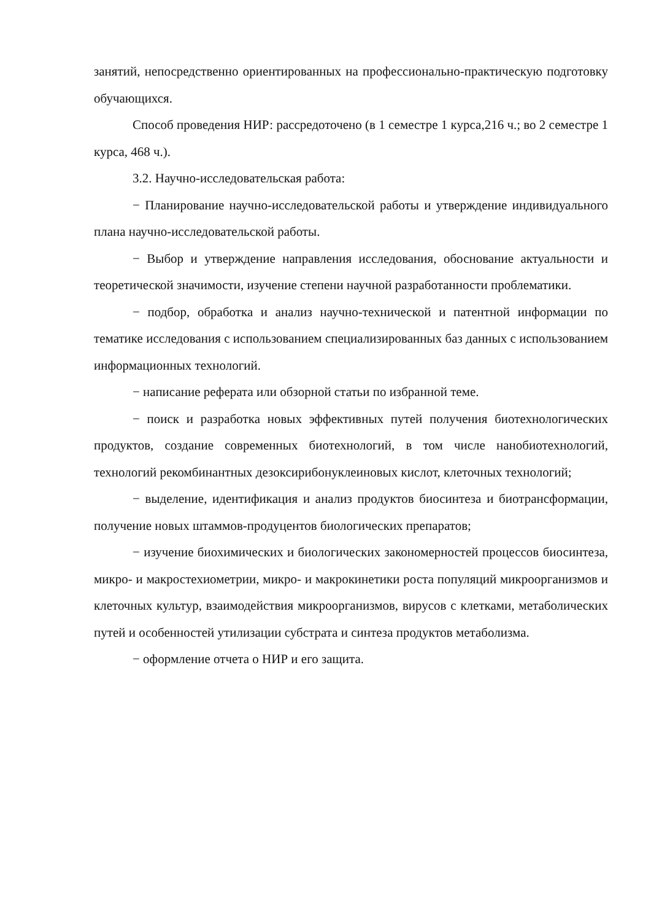занятий, непосредственно ориентированных на профессионально-практическую подготовку обучающихся.
Способ проведения НИР: рассредоточено (в 1 семестре 1 курса,216 ч.; во 2 семестре 1 курса, 468 ч.).
3.2. Научно-исследовательская работа:
− Планирование научно-исследовательской работы и утверждение индивидуального плана научно-исследовательской работы.
− Выбор и утверждение направления исследования, обоснование актуальности и теоретической значимости, изучение степени научной разработанности проблематики.
− подбор, обработка и анализ научно-технической и патентной информации по тематике исследования с использованием специализированных баз данных с использованием информационных технологий.
− написание реферата или обзорной статьи по избранной теме.
− поиск и разработка новых эффективных путей получения биотехнологических продуктов, создание современных биотехнологий, в том числе нанобиотехнологий, технологий рекомбинантных дезоксирибонуклеиновых кислот, клеточных технологий;
− выделение, идентификация и анализ продуктов биосинтеза и биотрансформации, получение новых штаммов-продуцентов биологических препаратов;
− изучение биохимических и биологических закономерностей процессов биосинтеза, микро- и макростехиометрии, микро- и макрокинетики роста популяций микроорганизмов и клеточных культур, взаимодействия микроорганизмов, вирусов с клетками, метаболических путей и особенностей утилизации субстрата и синтеза продуктов метаболизма.
− оформление отчета о НИР и его защита.